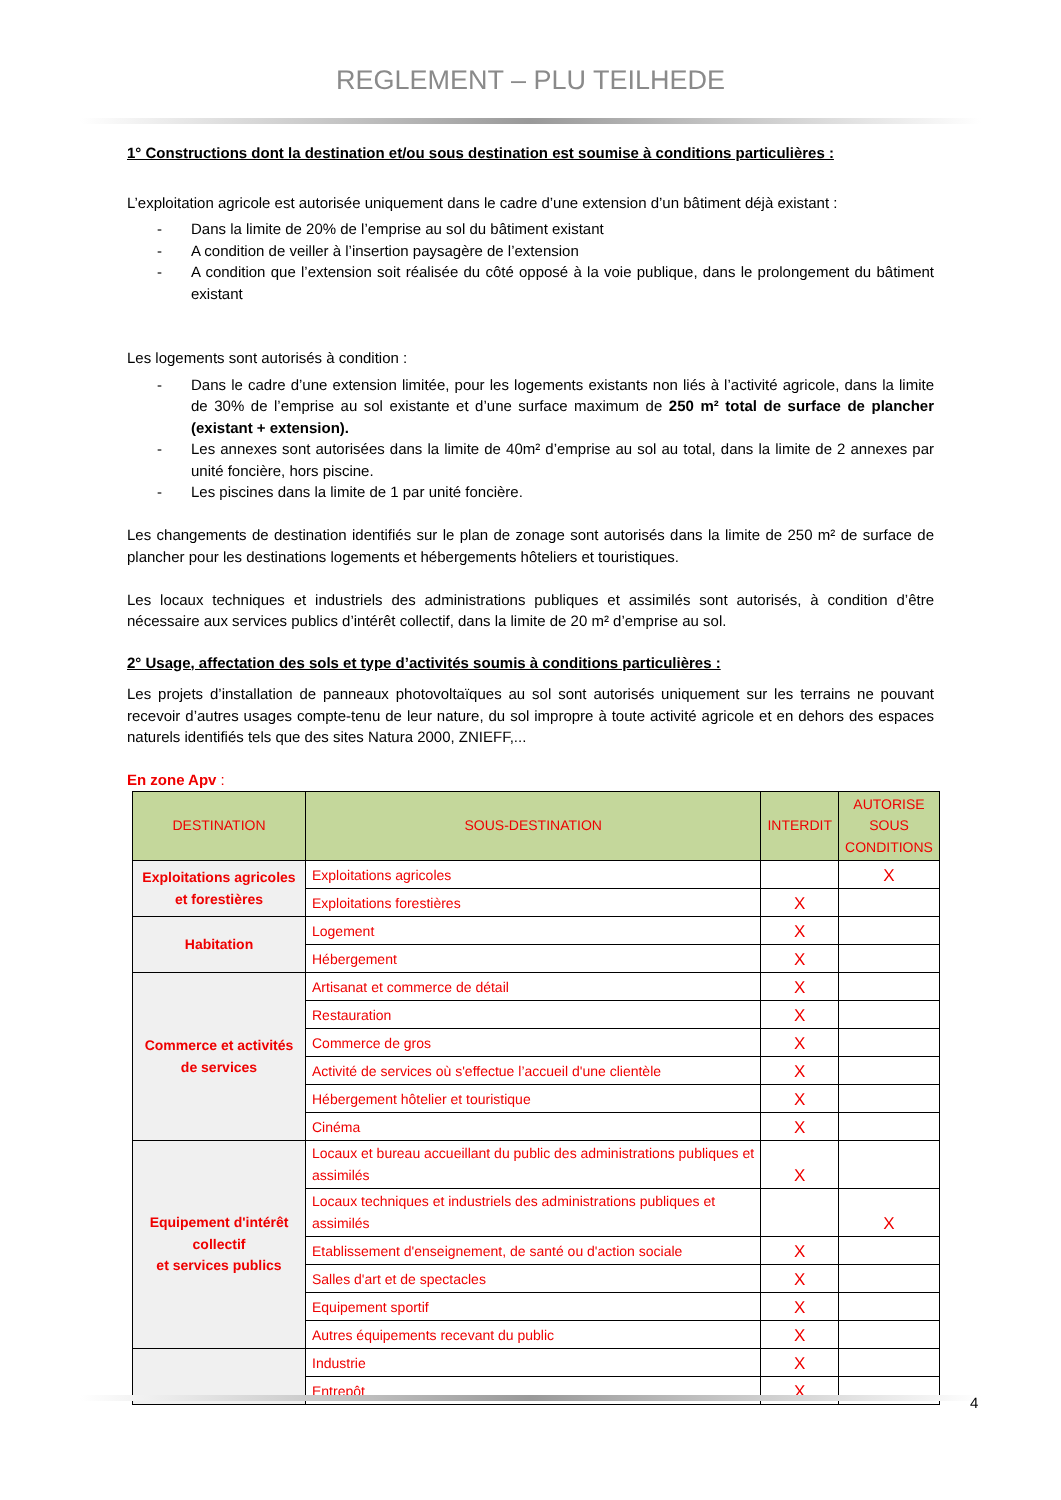REGLEMENT – PLU TEILHEDE
1° Constructions dont la destination et/ou sous destination est soumise à conditions particulières :
L’exploitation agricole est autorisée uniquement dans le cadre d’une extension d’un bâtiment déjà existant :
- Dans la limite de 20% de l’emprise au sol du bâtiment existant
- A condition de veiller à l’insertion paysagère de l’extension
- A condition que l’extension soit réalisée du côté opposé à la voie publique, dans le prolongement du bâtiment existant
Les logements sont autorisés à condition :
- Dans le cadre d’une extension limitée, pour les logements existants non liés à l’activité agricole, dans la limite de 30% de l’emprise au sol existante et d’une surface maximum de 250 m² total de surface de plancher (existant + extension).
- Les annexes sont autorisées dans la limite de 40m² d’emprise au sol au total, dans la limite de 2 annexes par unité foncière, hors piscine.
- Les piscines dans la limite de 1 par unité foncière.
Les changements de destination identifiés sur le plan de zonage sont autorisés dans la limite de 250 m² de surface de plancher pour les destinations logements et hébergements hôteliers et touristiques.
Les locaux techniques et industriels des administrations publiques et assimilés sont autorisés, à condition d’être nécessaire aux services publics d’intérêt collectif, dans la limite de 20 m² d’emprise au sol.
2° Usage, affectation des sols et type d’activités soumis à conditions particulières :
Les projets d’installation de panneaux photovoltaïques au sol sont autorisés uniquement sur les terrains ne pouvant recevoir d’autres usages compte-tenu de leur nature, du sol impropre à toute activité agricole et en dehors des espaces naturels identifiés tels que des sites Natura 2000, ZNIEFF,...
En zone Apv :
| DESTINATION | SOUS-DESTINATION | INTERDIT | AUTORISE SOUS CONDITIONS |
| --- | --- | --- | --- |
| Exploitations agricoles et forestières | Exploitations agricoles | | X |
| | Exploitations forestières | X | |
| Habitation | Logement | X | |
| | Hébergement | X | |
| Commerce et activités de services | Artisanat et commerce de détail | X | |
| | Restauration | X | |
| | Commerce de gros | X | |
| | Activité de services où s'effectue l’accueil d'une clientèle | X | |
| | Hébergement hôtelier et touristique | X | |
| | Cinéma | X | |
| Equipement d'intérêt collectif et services publics | Locaux et bureau accueillant du public des administrations publiques et assimilés | X | |
| | Locaux techniques et industriels des administrations publiques et assimilés | | X |
| | Etablissement d'enseignement, de santé ou d'action sociale | X | |
| | Salles d'art et de spectacles | X | |
| | Equipement sportif | X | |
| | Autres équipements recevant du public | X | |
| | Industrie | X | |
| | Entrepôt | X | |
4